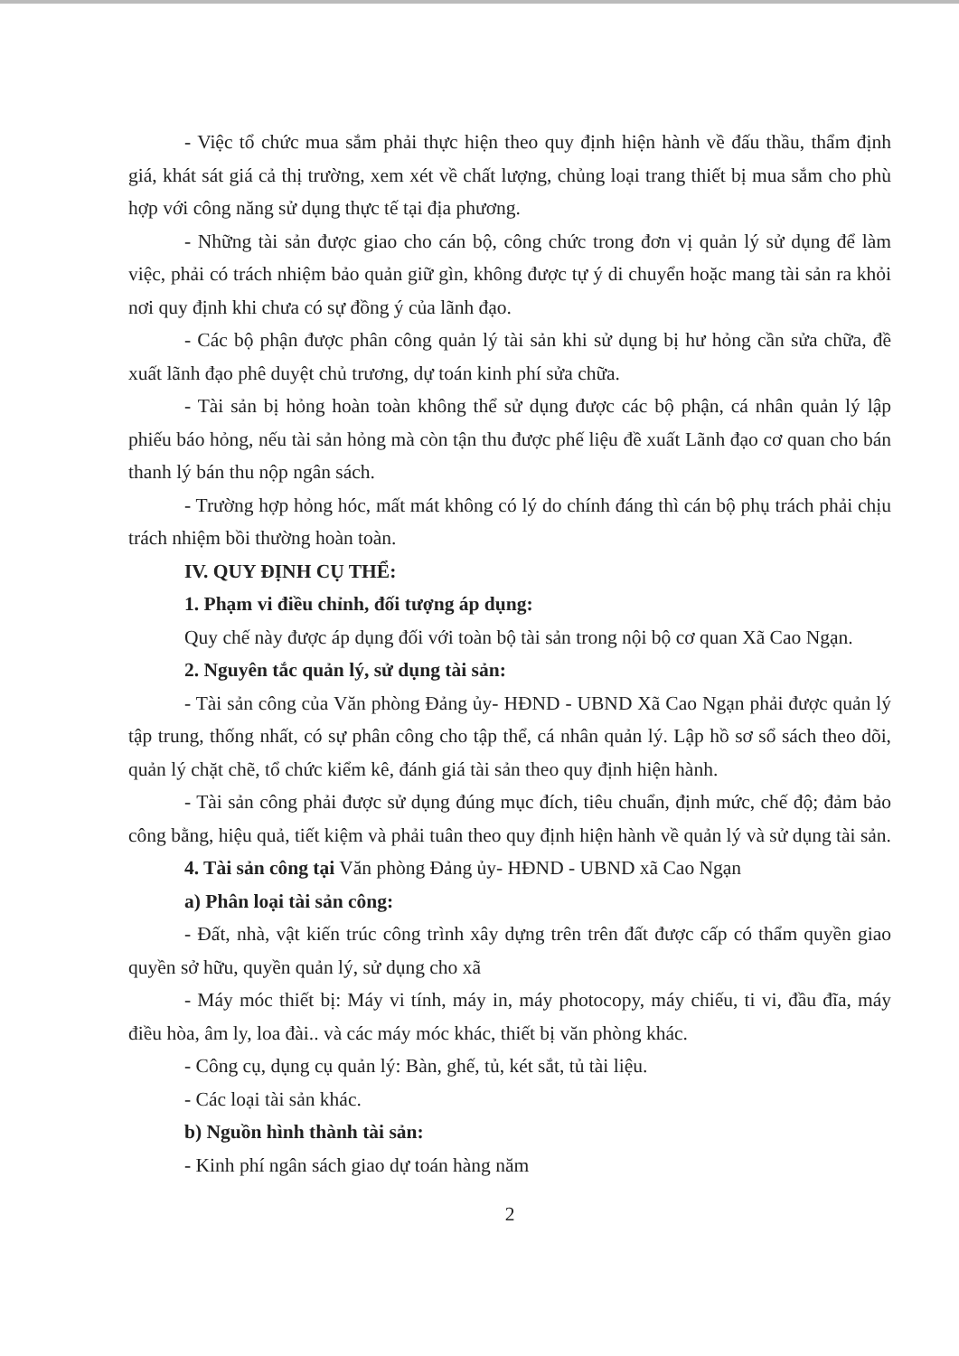- Việc tổ chức mua sắm phải thực hiện theo quy định hiện hành về đấu thầu, thẩm định giá, khát sát giá cả thị trường, xem xét về chất lượng, chủng loại trang thiết bị mua sắm cho phù hợp với công năng sử dụng thực tế tại địa phương.
- Những tài sản được giao cho cán bộ, công chức trong đơn vị quản lý sử dụng để làm việc, phải có trách nhiệm bảo quản giữ gìn, không được tự ý di chuyển hoặc mang tài sản ra khỏi nơi quy định khi chưa có sự đồng ý của lãnh đạo.
- Các bộ phận được phân công quản lý tài sản khi sử dụng bị hư hỏng cần sửa chữa, đề xuất lãnh đạo phê duyệt chủ trương, dự toán kinh phí sửa chữa.
- Tài sản bị hỏng hoàn toàn không thể sử dụng được các bộ phận, cá nhân quản lý lập phiếu báo hỏng, nếu tài sản hỏng mà còn tận thu được phế liệu đề xuất Lãnh đạo cơ quan cho bán thanh lý bán thu nộp ngân sách.
- Trường hợp hỏng hóc, mất mát không có lý do chính đáng thì cán bộ phụ trách phải chịu trách nhiệm bồi thường hoàn toàn.
IV. QUY ĐỊNH CỤ THỂ:
1. Phạm vi điều chỉnh, đối tượng áp dụng:
Quy chế này được áp dụng đối với toàn bộ tài sản trong nội bộ cơ quan Xã Cao Ngạn.
2. Nguyên tắc quản lý, sử dụng tài sản:
- Tài sản công của Văn phòng Đảng ủy- HĐND - UBND Xã Cao Ngạn phải được quản lý tập trung, thống nhất, có sự phân công cho tập thể, cá nhân quản lý. Lập hồ sơ sổ sách theo dõi, quản lý chặt chẽ, tổ chức kiểm kê, đánh giá tài sản theo quy định hiện hành.
- Tài sản công phải được sử dụng đúng mục đích, tiêu chuẩn, định mức, chế độ; đảm bảo công bằng, hiệu quả, tiết kiệm và phải tuân theo quy định hiện hành về quản lý và sử dụng tài sản.
4. Tài sản công tại Văn phòng Đảng ủy- HĐND - UBND xã Cao Ngạn
a) Phân loại tài sản công:
- Đất, nhà, vật kiến trúc công trình xây dựng trên trên đất được cấp có thẩm quyền giao quyền sở hữu, quyền quản lý, sử dụng cho xã
- Máy móc thiết bị: Máy vi tính, máy in, máy photocopy, máy chiếu, ti vi, đầu đĩa, máy điều hòa, âm ly, loa đài.. và các máy móc khác, thiết bị văn phòng khác.
- Công cụ, dụng cụ quản lý: Bàn, ghế, tủ, két sắt, tủ tài liệu.
- Các loại tài sản khác.
b) Nguồn hình thành tài sản:
- Kinh phí ngân sách giao dự toán hàng năm
2